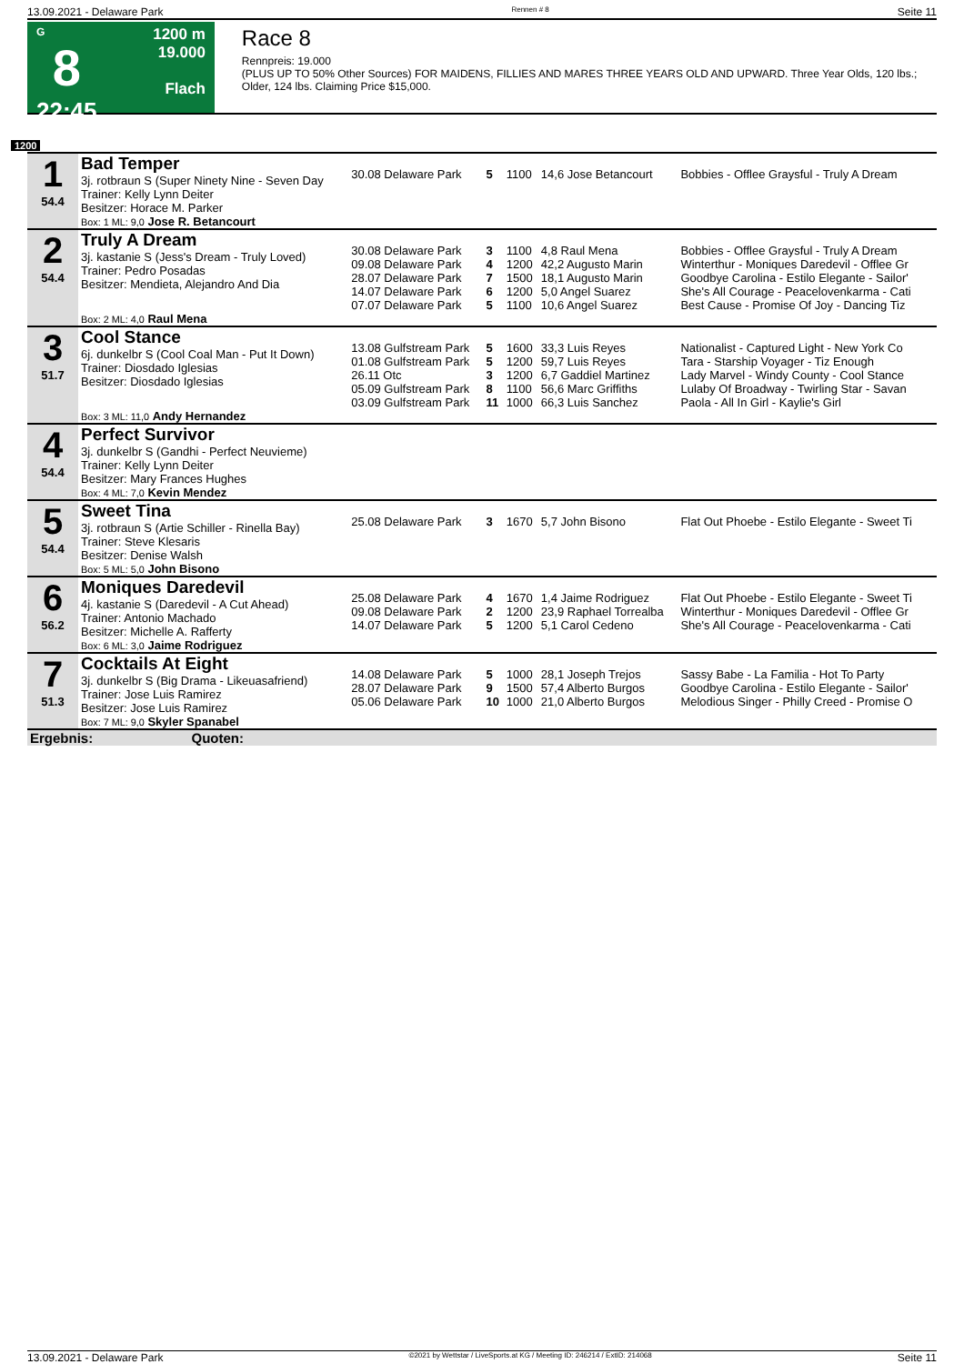13.09.2021 - Delaware Park Rennen # 8 Seite 11
G
8
22:45
1200 m
19.000
Flach
Race 8
Rennpreis: 19.000
(PLUS UP TO 50% Other Sources) FOR MAIDENS, FILLIES AND MARES THREE YEARS OLD AND UPWARD. Three Year Olds, 120 lbs.; Older, 124 lbs. Claiming Price $15,000.
1200
| 1 54.4 | Bad Temper 3j. rotbraun S (Super Ninety Nine - Seven Day Trainer: Kelly Lynn Deiter Besitzer: Horace M. Parker | 30.08 Delaware Park | 5 | 1100 | 14,6 Jose Betancourt | Bobbies - Offlee Graysful - Truly A Dream |
| | Box: 1 ML: 9,0 Jose R. Betancourt | | | | | |
| 2 54.4 | Truly A Dream 3j. kastanie S (Jess's Dream - Truly Loved) Trainer: Pedro Posadas Besitzer: Mendieta, Alejandro And Dia | 30.08 Delaware Park 09.08 Delaware Park 28.07 Delaware Park 14.07 Delaware Park 07.07 Delaware Park | 3 4 7 6 5 | 1100 1200 1500 1200 1100 | 4,8 Raul Mena 42,2 Augusto Marin 18,1 Augusto Marin 5,0 Angel Suarez 10,6 Angel Suarez | Bobbies - Offlee Graysful - Truly A Dream Winterthur - Moniques Daredevil - Offlee Gr Goodbye Carolina - Estilo Elegante - Sailor' She's All Courage - Peacelovenkarma - Cati Best Cause - Promise Of Joy - Dancing Tiz |
| | Box: 2 ML: 4,0 Raul Mena | | | | | |
| 3 51.7 | Cool Stance 6j. dunkelbr S (Cool Coal Man - Put It Down) Trainer: Diosdado Iglesias Besitzer: Diosdado Iglesias | 13.08 Gulfstream Park 01.08 Gulfstream Park 26.11 Otc 05.09 Gulfstream Park 03.09 Gulfstream Park | 5 5 3 8 11 | 1600 1200 1200 1100 1000 | 33,3 Luis Reyes 59,7 Luis Reyes 6,7 Gaddiel Martinez 56,6 Marc Griffiths 66,3 Luis Sanchez | Nationalist - Captured Light - New York Co Tara - Starship Voyager - Tiz Enough Lady Marvel - Windy County - Cool Stance Lulaby Of Broadway - Twirling Star - Savan Paola - All In Girl - Kaylie's Girl |
| | Box: 3 ML: 11,0 Andy Hernandez | | | | | |
| 4 54.4 | Perfect Survivor 3j. dunkelbr S (Gandhi - Perfect Neuvieme) Trainer: Kelly Lynn Deiter Besitzer: Mary Frances Hughes | | | | | |
| | Box: 4 ML: 7,0 Kevin Mendez | | | | | |
| 5 54.4 | Sweet Tina 3j. rotbraun S (Artie Schiller - Rinella Bay) Trainer: Steve Klesaris Besitzer: Denise Walsh | 25.08 Delaware Park | 3 | 1670 | 5,7 John Bisono | Flat Out Phoebe - Estilo Elegante - Sweet Ti |
| | Box: 5 ML: 5,0 John Bisono | | | | | |
| 6 56.2 | Moniques Daredevil 4j. kastanie S (Daredevil - A Cut Ahead) Trainer: Antonio Machado Besitzer: Michelle A. Rafferty | 25.08 Delaware Park 09.08 Delaware Park 14.07 Delaware Park | 4 2 5 | 1670 1200 1200 | 1,4 Jaime Rodriguez 23,9 Raphael Torrealba 5,1 Carol Cedeno | Flat Out Phoebe - Estilo Elegante - Sweet Ti Winterthur - Moniques Daredevil - Offlee Gr She's All Courage - Peacelovenkarma - Cati |
| | Box: 6 ML: 3,0 Jaime Rodriguez | | | | | |
| 7 51.3 | Cocktails At Eight 3j. dunkelbr S (Big Drama - Likeuasafriend) Trainer: Jose Luis Ramirez Besitzer: Jose Luis Ramirez | 14.08 Delaware Park 28.07 Delaware Park 05.06 Delaware Park | 5 9 10 | 1000 1500 1000 | 28,1 Joseph Trejos 57,4 Alberto Burgos 21,0 Alberto Burgos | Sassy Babe - La Familia - Hot To Party Goodbye Carolina - Estilo Elegante - Sailor' Melodious Singer - Philly Creed - Promise O |
| | Box: 7 ML: 9,0 Skyler Spanabel | | | | | |
| Ergebnis: Quoten: | | | | | | |
13.09.2021 - Delaware Park ©2021 by Wettstar / LiveSports.at KG / Meeting ID: 246214 / ExtID: 214068 Seite 11